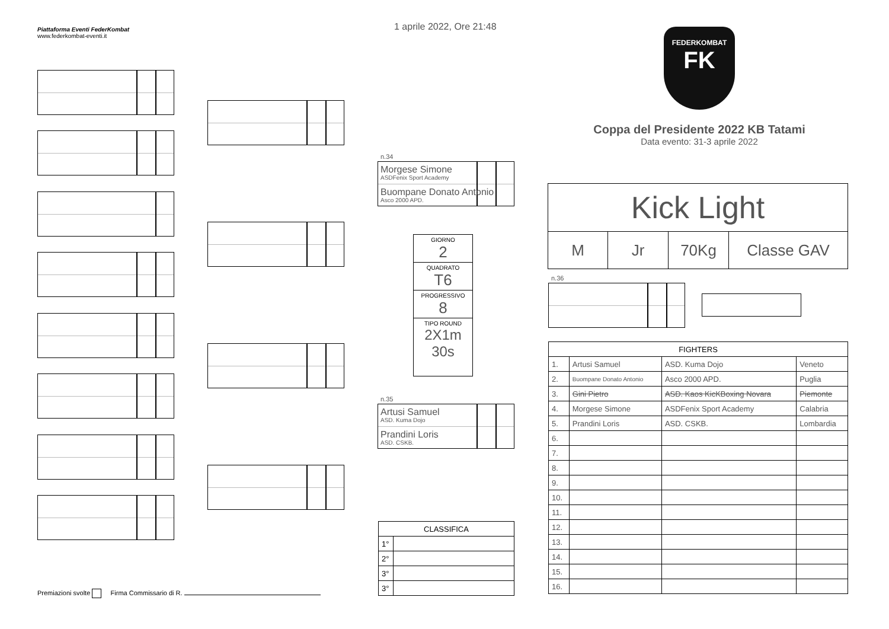Piattaforma Eventi FederKombat
www.federkombat-eventi.it
1 aprile 2022, Ore 21:48
FEDERKOMBAT
FK
Coppa del Presidente 2022 KB Tatami
Data evento: 31-3 aprile 2022
n.34
Morgese Simone
ASDFenix Sport Academy
Buompane Donato Antonio
Asco 2000 APD.
n.35
Artusi Samuel
ASD. Kuma Dojo
Prandini Loris
ASD. CSKB.
GIORNO
2
QUADRATO
T6
PROGRESSIVO
8
TIPO ROUND
2X1m 30s
Kick Light
M Jr 70Kg Classe GAV
n.36
| FIGHTERS | | | |
| --- | --- | --- | --- |
| 1. | Artusi Samuel | ASD. Kuma Dojo | Veneto |
| 2. | Buompane Donato Antonio | Asco 2000 APD. | Puglia |
| 3. | Gini Pietro | ASD. Kaos KicKBoxing Novara | Piemonte |
| 4. | Morgese Simone | ASDFenix Sport Academy | Calabria |
| 5. | Prandini Loris | ASD. CSKB. | Lombardia |
| 6. | | | |
| 7. | | | |
| 8. | | | |
| 9. | | | |
| 10. | | | |
| 11. | | | |
| 12. | | | |
| 13. | | | |
| 14. | | | |
| 15. | | | |
| 16. | | | |
| CLASSIFICA | |
| --- | --- |
| 1° | |
| 2° | |
| 3° | |
| 3° | |
Premiazioni svolte Firma Commissario di R.